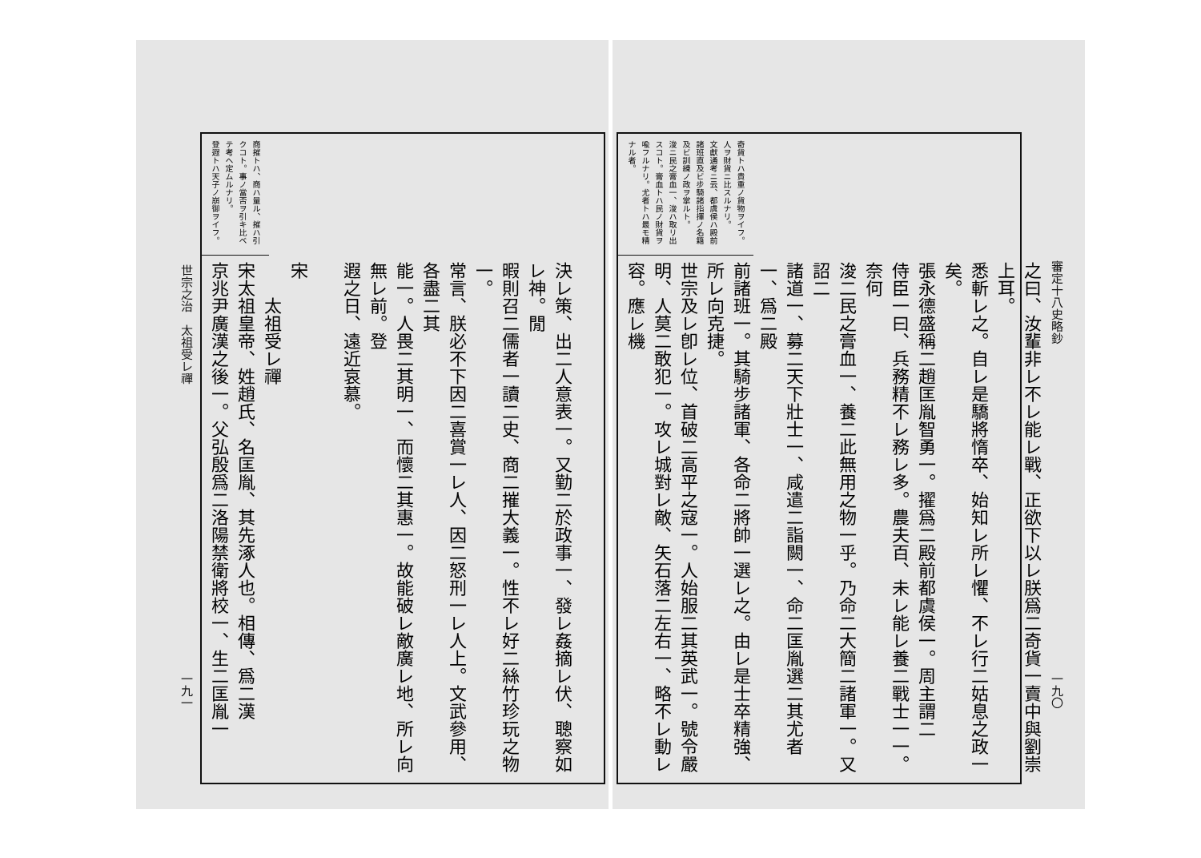審定十八史略鈔
一九〇
奇貨トハ貴重ノ貨物ヲイフ。人ヲ財貨ニ比スルナリ。
文獻通考ニ云、都虞侯ハ殿前諸班直及ビ步騎諸指揮ノ名籍及ビ訓練ノ政ヲ掌ルト。
浚ニ民之膏血一、浚ハ取リ出スコト。膏血トハ民ノ財貨ヲ喩フルナリ。尤者トハ最モ精ナル者。
之曰、汝輩非レ不レ能レ戰、正欲下以レ朕爲二奇貨一賣中與劉崇上耳。
悉斬レ之。自レ是驕將惰卒、始知レ所レ懼、不レ行二姑息之政一矣。
張永德盛稱二趙匡胤智勇一。擢爲二殿前都虞侯一。周主謂二
侍臣一曰、兵務精不レ務レ多。農夫百、未レ能レ養二戰士一一。奈何
浚二民之膏血一、養二此無用之物一乎。乃命二大簡二諸軍一。又詔二
諸道一、募二天下壯士一、咸遣二詣闕一、命二匡胤選二其尤者一、爲二殿
前諸班一。其騎步諸軍、各命二將帥一選レ之。由レ是士卒精強、
所レ向克捷。
世宗及レ卽レ位、首破二高平之寇一。人始服二其英武一。號令嚴
明、人莫二敢犯一。攻レ城對レ敵、矢石落二左右一、略不レ動レ容。應レ機
商摧トハ、商ハ量ル、摧ハ引クコト。事ノ當否ヲ引キ比ベテ考ヘ定ムルナリ。
登遐トハ天子ノ崩御ヲイフ。
決レ策、出二人意表一。又勤二於政事一、發レ姦摘レ伏、聰察如レ神。閒
暇則召二儒者一讀二史、商二摧大義一。性不レ好二絲竹珍玩之物一。
常言、朕必不下因二喜賞一レ人、因二怒刑一レ人上。文武參用、各盡二其
能一。人畏二其明一、而懷二其惠一。故能破レ敵廣レ地、所レ向無レ前。登
遐之日、遠近哀慕。
　
宋
　　太祖受レ禪
宋太祖皇帝、姓趙氏、名匡胤、其先涿人也。相傳、爲二漢
京兆尹廣漢之後一。父弘殷爲二洛陽禁衛將校一、生二匡胤一
世宗之治　太祖受レ禪
一九一